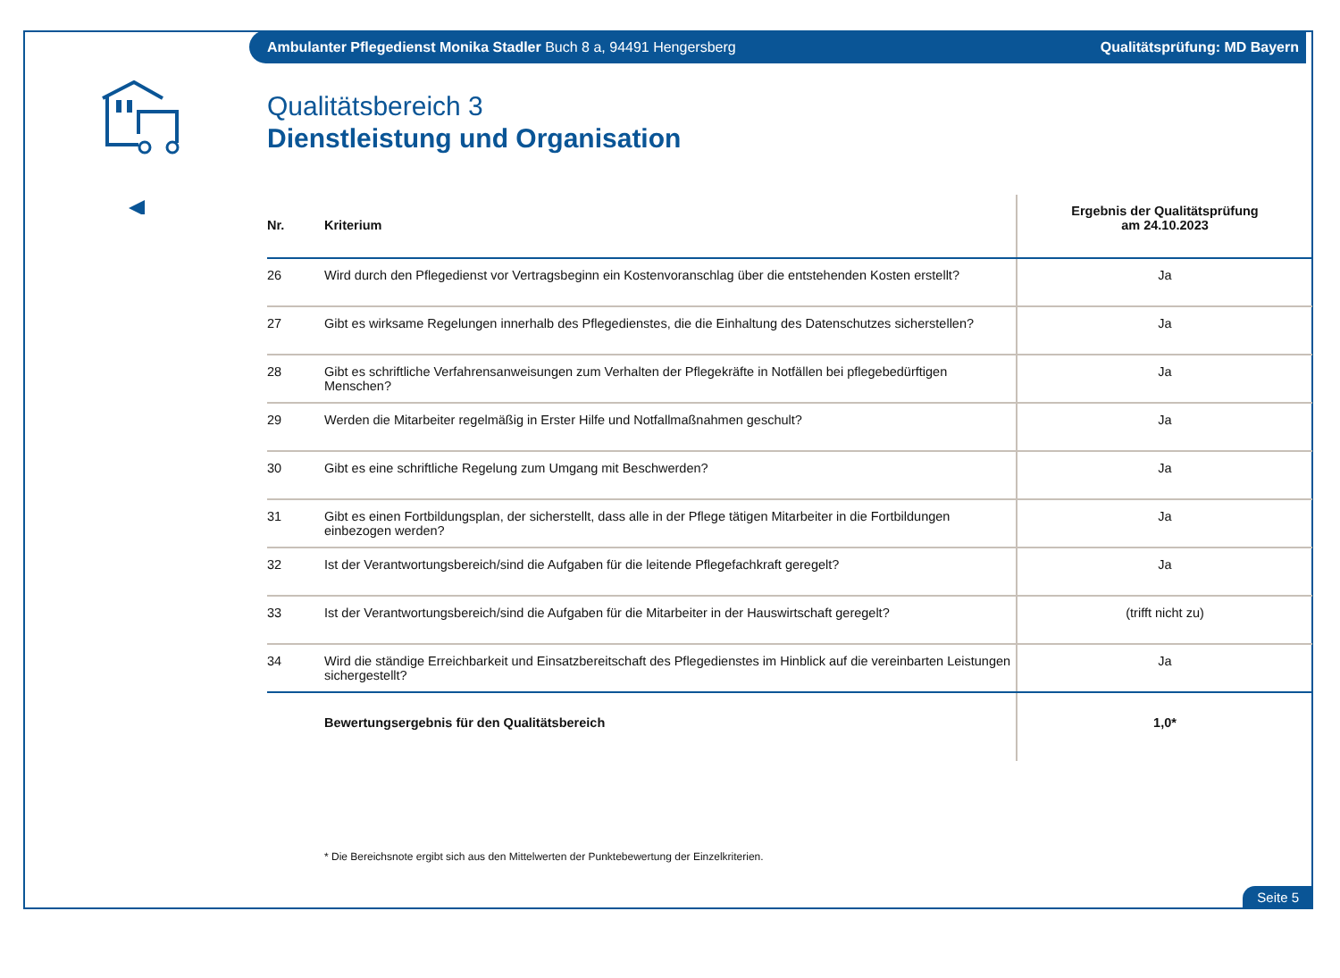Ambulanter Pflegedienst Monika Stadler Buch 8 a, 94491 Hengersberg Qualitätsprüfung: MD Bayern
Qualitätsbereich 3
Dienstleistung und Organisation
| Nr. | Kriterium | Ergebnis der Qualitätsprüfung am 24.10.2023 |
| --- | --- | --- |
| 26 | Wird durch den Pflegedienst vor Vertragsbeginn ein Kostenvoranschlag über die entstehenden Kosten erstellt? | Ja |
| 27 | Gibt es wirksame Regelungen innerhalb des Pflegedienstes, die die Einhaltung des Datenschutzes sicherstellen? | Ja |
| 28 | Gibt es schriftliche Verfahrensanweisungen zum Verhalten der Pflegekräfte in Notfällen bei pflegebedürftigen Menschen? | Ja |
| 29 | Werden die Mitarbeiter regelmäßig in Erster Hilfe und Notfallmaßnahmen geschult? | Ja |
| 30 | Gibt es eine schriftliche Regelung zum Umgang mit Beschwerden? | Ja |
| 31 | Gibt es einen Fortbildungsplan, der sicherstellt, dass alle in der Pflege tätigen Mitarbeiter in die Fortbildungen einbezogen werden? | Ja |
| 32 | Ist der Verantwortungsbereich/sind die Aufgaben für die leitende Pflegefachkraft geregelt? | Ja |
| 33 | Ist der Verantwortungsbereich/sind die Aufgaben für die Mitarbeiter in der Hauswirtschaft geregelt? | (trifft nicht zu) |
| 34 | Wird die ständige Erreichbarkeit und Einsatzbereitschaft des Pflegedienstes im Hinblick auf die vereinbarten Leistungen sichergestellt? | Ja |
| | Bewertungsergebnis für den Qualitätsbereich | 1,0* |
* Die Bereichsnote ergibt sich aus den Mittelwerten der Punktebewertung der Einzelkriterien.
Seite 5